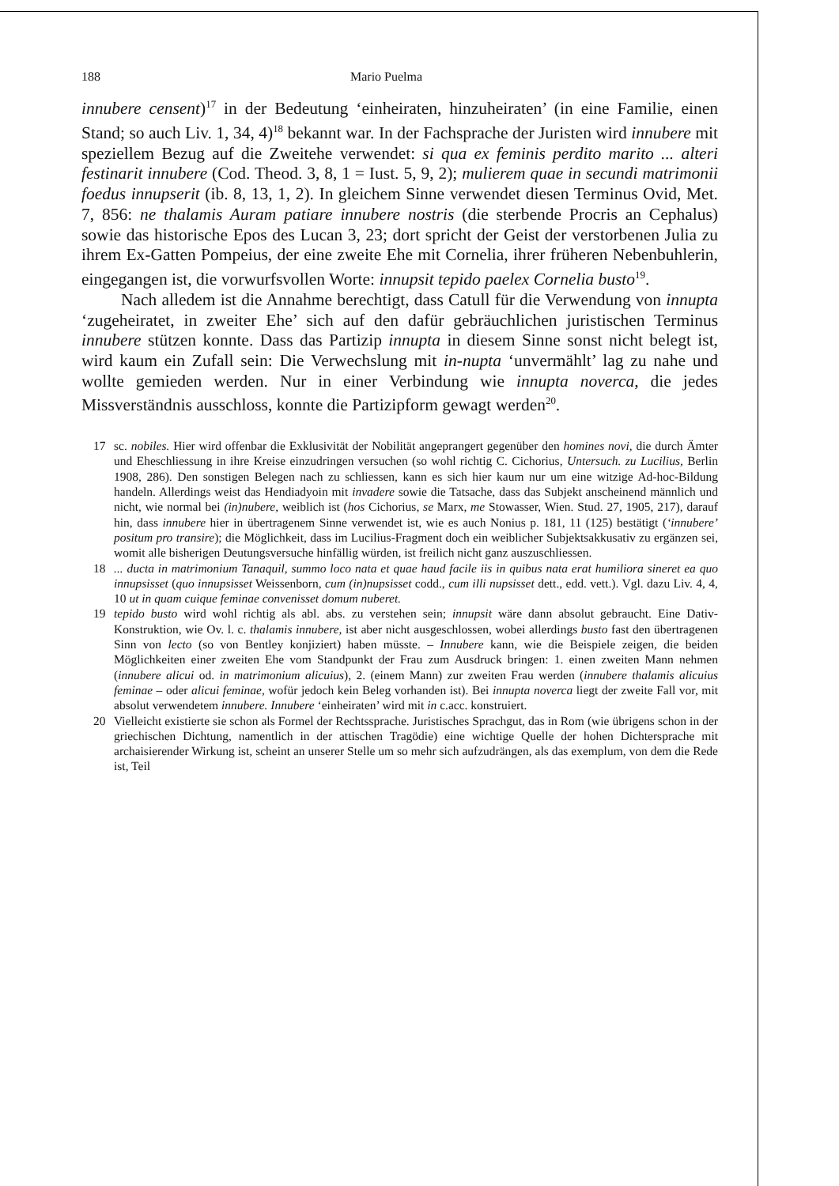188 Mario Puelma
innubere censent)<sup>17</sup> in der Bedeutung ‘einheiraten, hinzuheiraten’ (in eine Familie, einen Stand; so auch Liv. 1, 34, 4)<sup>18</sup> bekannt war. In der Fachsprache der Juristen wird innubere mit speziellem Bezug auf die Zweitehe verwendet: si qua ex feminis perdito marito ... alteri festinarit innubere (Cod. Theod. 3, 8, 1 = Iust. 5, 9, 2); mulierem quae in secundi matrimonii foedus innupserit (ib. 8, 13, 1, 2). In gleichem Sinne verwendet diesen Terminus Ovid, Met. 7, 856: ne thalamis Auram patiare innubere nostris (die sterbende Procris an Cephalus) sowie das historische Epos des Lucan 3, 23; dort spricht der Geist der verstorbenen Julia zu ihrem Ex-Gatten Pompeius, der eine zweite Ehe mit Cornelia, ihrer früheren Nebenbuhlerin, eingegangen ist, die vorwurfsvollen Worte: innupsit tepido paelex Cornelia busto<sup>19</sup>.
Nach alledem ist die Annahme berechtigt, dass Catull für die Verwendung von innupta ‘zugeheiratet, in zweiter Ehe’ sich auf den dafür gebräuchlichen juristischen Terminus innubere stützen konnte. Dass das Partizip innupta in diesem Sinne sonst nicht belegt ist, wird kaum ein Zufall sein: Die Verwechslung mit in-nupta ‘unvermählt’ lag zu nahe und wollte gemieden werden. Nur in einer Verbindung wie innupta noverca, die jedes Missverständnis ausschloss, konnte die Partizipform gewagt werden<sup>20</sup>.
17 sc. nobiles. Hier wird offenbar die Exklusivität der Nobilität angeprangert gegenüber den homines novi, die durch Ämter und Eheschliessung in ihre Kreise einzudringen versuchen (so wohl richtig C. Cichorius, Untersuch. zu Lucilius, Berlin 1908, 286). Den sonstigen Belegen nach zu schliessen, kann es sich hier kaum nur um eine witzige Ad-hoc-Bildung handeln. Allerdings weist das Hendiadyoin mit invadere sowie die Tatsache, dass das Subjekt anscheinend männlich und nicht, wie normal bei (in)nubere, weiblich ist (hos Cichorius, se Marx, me Stowasser, Wien. Stud. 27, 1905, 217), darauf hin, dass innubere hier in übertragenem Sinne verwendet ist, wie es auch Nonius p. 181, 11 (125) bestätigt (‘innubere’ positum pro transire); die Möglichkeit, dass im Lucilius-Fragment doch ein weiblicher Subjektsakkusativ zu ergänzen sei, womit alle bisherigen Deutungsversuche hinfällig würden, ist freilich nicht ganz auszuschliessen.
18... ducta in matrimonium Tanaquil, summo loco nata et quae haud facile iis in quibus nata erat humiliora sineret ea quo innupsisset (quo innupsisset Weissenborn, cum (in)nupsisset codd., cum illi nupsisset dett., edd. vett.). Vgl. dazu Liv. 4, 4, 10 ut in quam cuique feminae convenisset domum nuberet.
19 tepido busto wird wohl richtig als abl. abs. zu verstehen sein; innupsit wäre dann absolut gebraucht. Eine Dativ-Konstruktion, wie Ov. l. c. thalamis innubere, ist aber nicht ausgeschlossen, wobei allerdings busto fast den übertragenen Sinn von lecto (so von Bentley konjiziert) haben müsste. – Innubere kann, wie die Beispiele zeigen, die beiden Möglichkeiten einer zweiten Ehe vom Standpunkt der Frau zum Ausdruck bringen: 1. einen zweiten Mann nehmen (innubere alicui od. in matrimonium alicuius), 2. (einem Mann) zur zweiten Frau werden (innubere thalamis alicuius feminae – oder alicui feminae, wofür jedoch kein Beleg vorhanden ist). Bei innupta noverca liegt der zweite Fall vor, mit absolut verwendetem innubere. Innubere ‘einheiraten’ wird mit in c.acc. konstruiert.
20 Vielleicht existierte sie schon als Formel der Rechtssprache. Juristisches Sprachgut, das in Rom (wie übrigens schon in der griechischen Dichtung, namentlich in der attischen Tragödie) eine wichtige Quelle der hohen Dichtersprache mit archaisierender Wirkung ist, scheint an unserer Stelle um so mehr sich aufzudrängen, als das exemplum, von dem die Rede ist, Teil